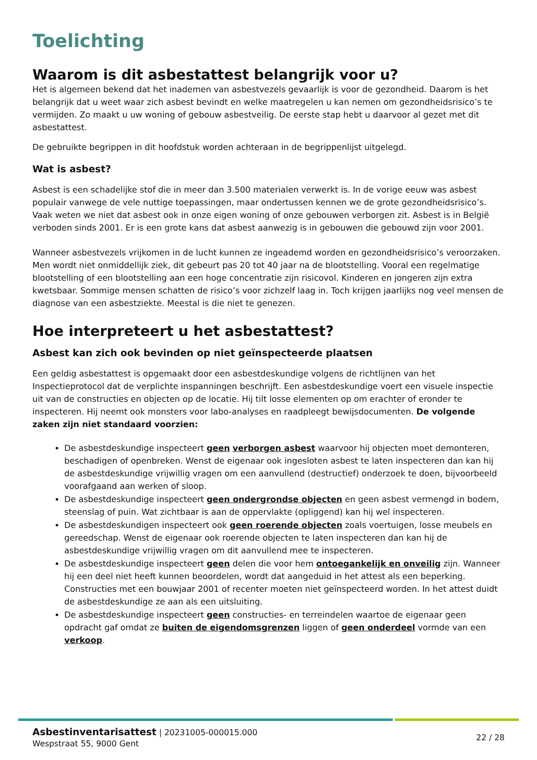Toelichting
Waarom is dit asbestattest belangrijk voor u?
Het is algemeen bekend dat het inademen van asbestvezels gevaarlijk is voor de gezondheid. Daarom is het belangrijk dat u weet waar zich asbest bevindt en welke maatregelen u kan nemen om gezondheidsrisico’s te vermijden. Zo maakt u uw woning of gebouw asbestveilig. De eerste stap hebt u daarvoor al gezet met dit asbestattest.
De gebruikte begrippen in dit hoofdstuk worden achteraan in de begrippenlijst uitgelegd.
Wat is asbest?
Asbest is een schadelijke stof die in meer dan 3.500 materialen verwerkt is. In de vorige eeuw was asbest populair vanwege de vele nuttige toepassingen, maar ondertussen kennen we de grote gezondheidsrisico’s. Vaak weten we niet dat asbest ook in onze eigen woning of onze gebouwen verborgen zit. Asbest is in België verboden sinds 2001. Er is een grote kans dat asbest aanwezig is in gebouwen die gebouwd zijn voor 2001.
Wanneer asbestvezels vrijkomen in de lucht kunnen ze ingeademd worden en gezondheidsrisico’s veroorzaken. Men wordt niet onmiddellijk ziek, dit gebeurt pas 20 tot 40 jaar na de blootstelling. Vooral een regelmatige blootstelling of een blootstelling aan een hoge concentratie zijn risicovol. Kinderen en jongeren zijn extra kwetsbaar. Sommige mensen schatten de risico’s voor zichzelf laag in. Toch krijgen jaarlijks nog veel mensen de diagnose van een asbestziekte. Meestal is die niet te genezen.
Hoe interpreteert u het asbestattest?
Asbest kan zich ook bevinden op niet geïnspecteerde plaatsen
Een geldig asbestattest is opgemaakt door een asbestdeskundige volgens de richtlijnen van het Inspectieprotocol dat de verplichte inspanningen beschrijft. Een asbestdeskundige voert een visuele inspectie uit van de constructies en objecten op de locatie. Hij tilt losse elementen op om erachter of eronder te inspecteren. Hij neemt ook monsters voor labo-analyses en raadpleegt bewijsdocumenten. De volgende zaken zijn niet standaard voorzien:
De asbestdeskundige inspecteert geen verborgen asbest waarvoor hij objecten moet demonteren, beschadigen of openbreken. Wenst de eigenaar ook ingesloten asbest te laten inspecteren dan kan hij de asbestdeskundige vrijwillig vragen om een aanvullend (destructief) onderzoek te doen, bijvoorbeeld voorafgaand aan werken of sloop.
De asbestdeskundige inspecteert geen ondergrondse objecten en geen asbest vermengd in bodem, steenslag of puin. Wat zichtbaar is aan de oppervlakte (opliggend) kan hij wel inspecteren.
De asbestdeskundigen inspecteert ook geen roerende objecten zoals voertuigen, losse meubels en gereedschap. Wenst de eigenaar ook roerende objecten te laten inspecteren dan kan hij de asbestdeskundige vrijwillig vragen om dit aanvullend mee te inspecteren.
De asbestdeskundige inspecteert geen delen die voor hem ontoegankelijk en onveilig zijn. Wanneer hij een deel niet heeft kunnen beoordelen, wordt dat aangeduid in het attest als een beperking. Constructies met een bouwjaar 2001 of recenter moeten niet geïnspecteerd worden. In het attest duidt de asbestdeskundige ze aan als een uitsluiting.
De asbestdeskundige inspecteert geen constructies- en terreindelen waartoe de eigenaar geen opdracht gaf omdat ze buiten de eigendomsgrenzen liggen of geen onderdeel vormde van een verkoop.
Asbestinventarisattest | 20231005-000015.000
Wespstraat 55, 9000 Gent
22 / 28